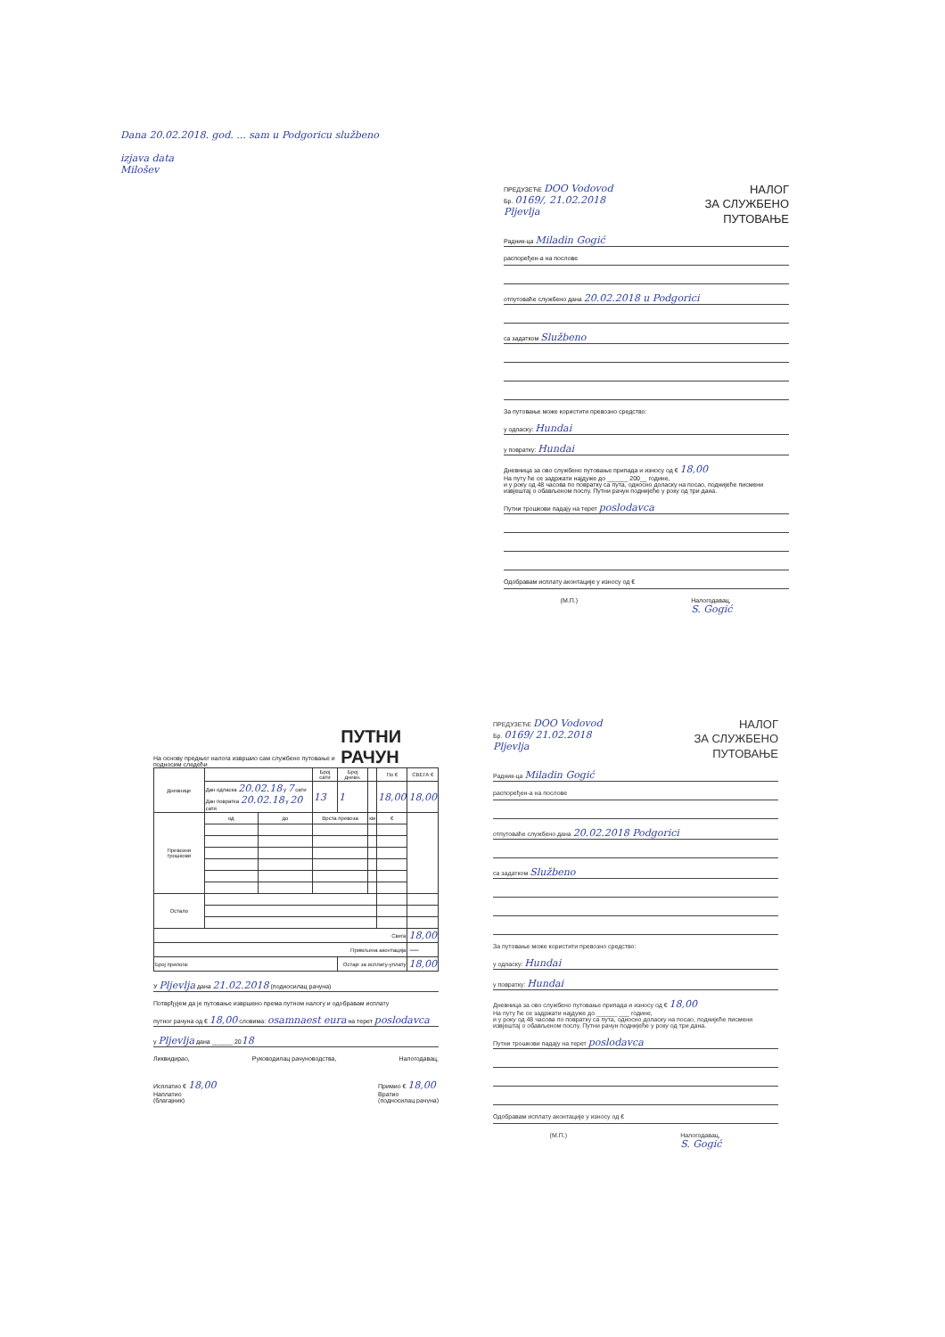Dana 20.02.2018. god. ... sam u Podgoricu službeno
izjava data
Milošev
ПРЕДУЗЕЋЕ DOO Vodovod
Бр. 0169/, 21.02.2018
Pljevlja
НАЛОГ
ЗА СЛУЖБЕНО
ПУТОВАЊЕ
Радник-ца Miladin Gogić
распоређен-а на послове
отпутоваће службено дана 20.02.2018 u Podgorici
са задатком Službeno
За путовање може користити превозно средство:
у одласку: Hundai
у повратку: Hundai
Дневница за ово службено путовање припада и износу од € 18,00
На путу ће се задржати најдуже до ______ 200__ године,
и у року од 48 часова по повратку са пута, односно доласку на посао, поднијеће писмени извјештај о обављеном послу. Путни рачун поднијеће у року од три дана.
Путни трошкови падају на терет poslodavca
Одобравам исплату аконтације у износу од €
(М.П.) Налогодавац,
S. Gogić
На основу предњег налога извршио сам службено путовање и подносим следећи ПУТНИ РАЧУН
| Дневнице | | | Број сати | Број дневн. | | По € | СВЕГА € |
| --- | --- | --- | --- | --- | --- | --- | --- |
| | Дан одласка 20.02.18 у 7 сати Дан повратка 20.02.18 у 20 сати | | 13 | 1 | | 18,00 | 18,00 |
| Превозни трошкови | од | до | Врста превоза | | км | € | |
| Остало | | | | | | | |
| Свега | | | | | | | 18,00 |
| Примљена аконтација | | | | | | | — |
| Број прилога: | | | | Остаје за исплату-уплату | | | 18,00 |
У Pljevlja дана 21.02.2018 (подносилац рачуна)
Потврђујем да је путовање извршено према путном налогу и одобравам исплату
путног рачуна од € 18,00 словима: osamnaest eura на терет poslodavca
у Pljevlja дана ______ 2018
Ликвидирао, Руководилац рачуноводства, Налогодавац,
Исплатио € 18,00
Наплатио
(благајник) Примио € 18,00
Вратио
(подносилац рачуна)
ПРЕДУЗЕЋЕ DOO Vodovod
Бр. 0169/ 21.02.2018
Pljevlja
НАЛОГ
ЗА СЛУЖБЕНО
ПУТОВАЊЕ
Радник-ца Miladin Gogić
распоређен-а на послове
отпутоваће службено дана 20.02.2018 Podgorici
са задатком Službeno
За путовање може користити превозно средство:
у одласку: Hundai
у повратку: Hundai
Дневница за ово службено путовање припада и износу од € 18,00
На путу ће се задржати најдуже до ______ ___ године,
и у року од 48 часова по повратку са пута, односно доласку на посао, поднијеће писмени извјештај о обављеном послу. Путни рачун поднијеће у року од три дана.
Путни трошкови падају на терет poslodavca
Одобравам исплату аконтације у износу од €
(М.П.) Налогодавац,
S. Gogić